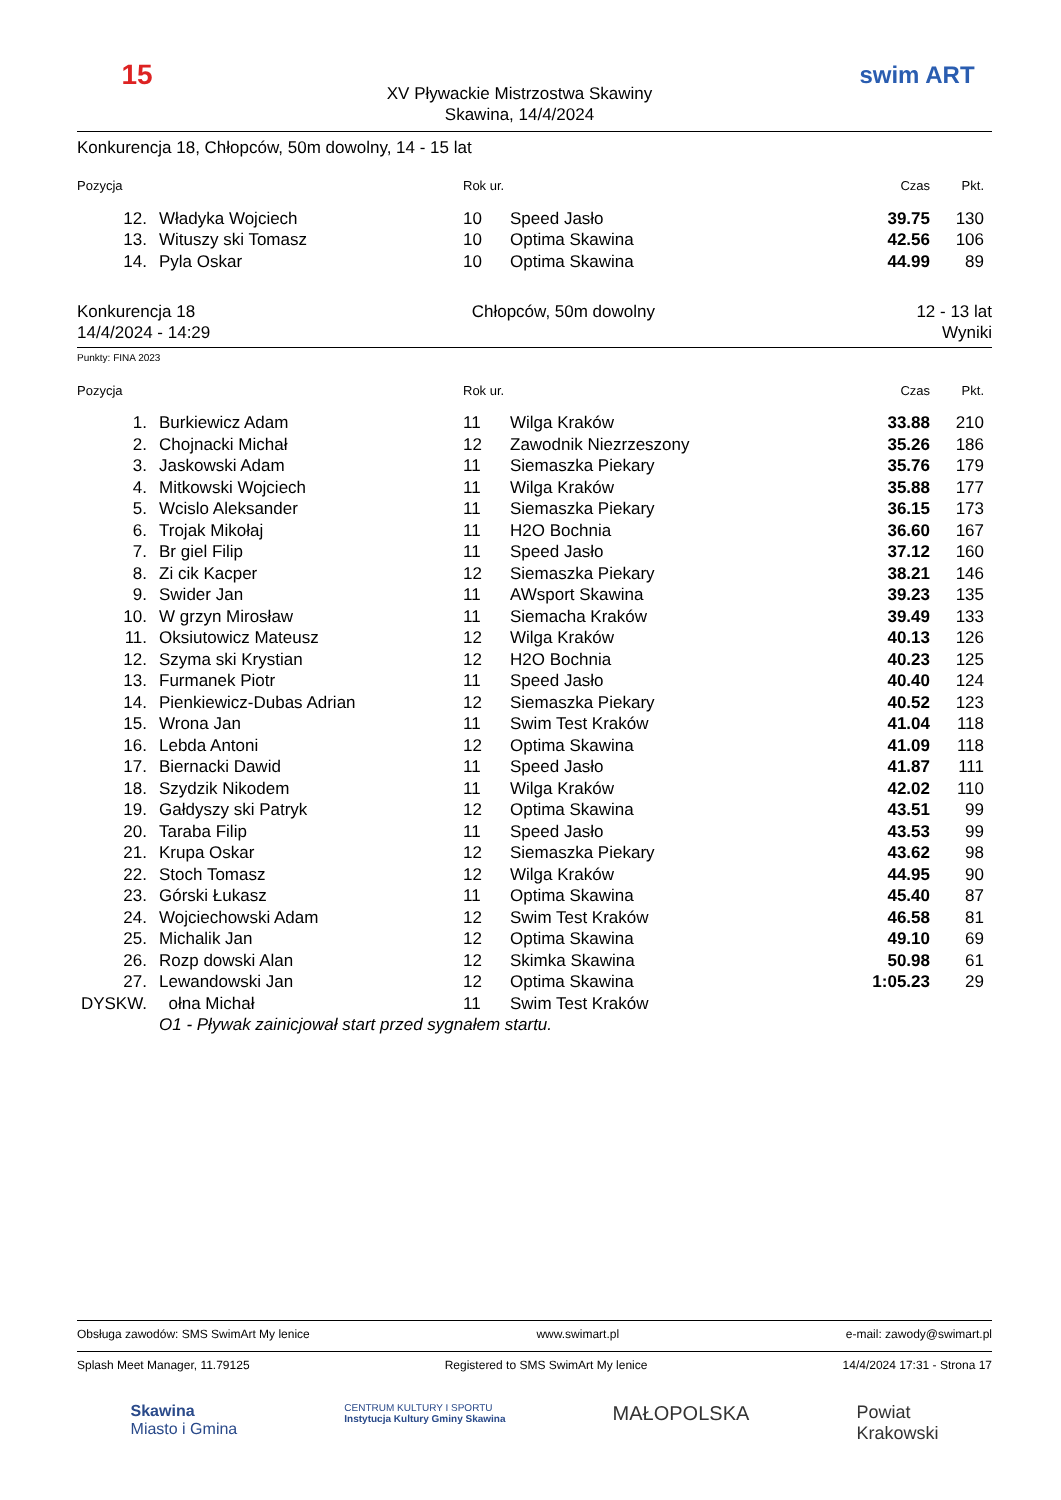15
XV Pływackie Mistrzostwa Skawiny
Skawina, 14/4/2024
swim ART
Konkurencja 18, Chłopców, 50m dowolny, 14 - 15 lat
| Pozycja | | Rok ur. | | Czas | Pkt. |
| --- | --- | --- | --- | --- | --- |
| 12. | Władyka Wojciech | 10 | Speed Jasło | 39.75 | 130 |
| 13. | Wituszy ski Tomasz | 10 | Optima Skawina | 42.56 | 106 |
| 14. | Pyla Oskar | 10 | Optima Skawina | 44.99 | 89 |
Konkurencja 18
14/4/2024 - 14:29
Chłopców, 50m dowolny 12 - 13 lat
Wyniki
Punkty: FINA 2023
| Pozycja | | Rok ur. | | Czas | Pkt. |
| --- | --- | --- | --- | --- | --- |
| 1. | Burkiewicz Adam | 11 | Wilga Kraków | 33.88 | 210 |
| 2. | Chojnacki Michał | 12 | Zawodnik Niezrzeszony | 35.26 | 186 |
| 3. | Jaskowski Adam | 11 | Siemaszka Piekary | 35.76 | 179 |
| 4. | Mitkowski Wojciech | 11 | Wilga Kraków | 35.88 | 177 |
| 5. | Wcislo Aleksander | 11 | Siemaszka Piekary | 36.15 | 173 |
| 6. | Trojak Mikołaj | 11 | H2O Bochnia | 36.60 | 167 |
| 7. | Br giel Filip | 11 | Speed Jasło | 37.12 | 160 |
| 8. | Zi cik Kacper | 12 | Siemaszka Piekary | 38.21 | 146 |
| 9. | Swider Jan | 11 | AWsport Skawina | 39.23 | 135 |
| 10. | W grzyn Mirosław | 11 | Siemacha Kraków | 39.49 | 133 |
| 11. | Oksiutowicz Mateusz | 12 | Wilga Kraków | 40.13 | 126 |
| 12. | Szyma ski Krystian | 12 | H2O Bochnia | 40.23 | 125 |
| 13. | Furmanek Piotr | 11 | Speed Jasło | 40.40 | 124 |
| 14. | Pienkiewicz-Dubas Adrian | 12 | Siemaszka Piekary | 40.52 | 123 |
| 15. | Wrona Jan | 11 | Swim Test Kraków | 41.04 | 118 |
| 16. | Lebda Antoni | 12 | Optima Skawina | 41.09 | 118 |
| 17. | Biernacki Dawid | 11 | Speed Jasło | 41.87 | 111 |
| 18. | Szydzik Nikodem | 11 | Wilga Kraków | 42.02 | 110 |
| 19. | Gałdyszy ski Patryk | 12 | Optima Skawina | 43.51 | 99 |
| 20. | Taraba Filip | 11 | Speed Jasło | 43.53 | 99 |
| 21. | Krupa Oskar | 12 | Siemaszka Piekary | 43.62 | 98 |
| 22. | Stoch Tomasz | 12 | Wilga Kraków | 44.95 | 90 |
| 23. | Górski Łukasz | 11 | Optima Skawina | 45.40 | 87 |
| 24. | Wojciechowski Adam | 12 | Swim Test Kraków | 46.58 | 81 |
| 25. | Michalik Jan | 12 | Optima Skawina | 49.10 | 69 |
| 26. | Rozp dowski Alan | 12 | Skimka Skawina | 50.98 | 61 |
| 27. | Lewandowski Jan | 12 | Optima Skawina | 1:05.23 | 29 |
| DYSKW. | ołna Michał | 11 | Swim Test Kraków | | |
| | O1 - Pływak zainicjował start przed sygnałem startu. | | | | |
Obsługa zawodów: SMS SwimArt My lenice www.swimart.pl e-mail: zawody@swimart.pl
Splash Meet Manager, 11.79125 Registered to SMS SwimArt My lenice 14/4/2024 17:31 - Strona 17
Skawina
Miasto i Gmina CENTRUM KULTURY I SPORTU
Instytucja Kultury Gminy Skawina MAŁOPOLSKA Powiat
Krakowski